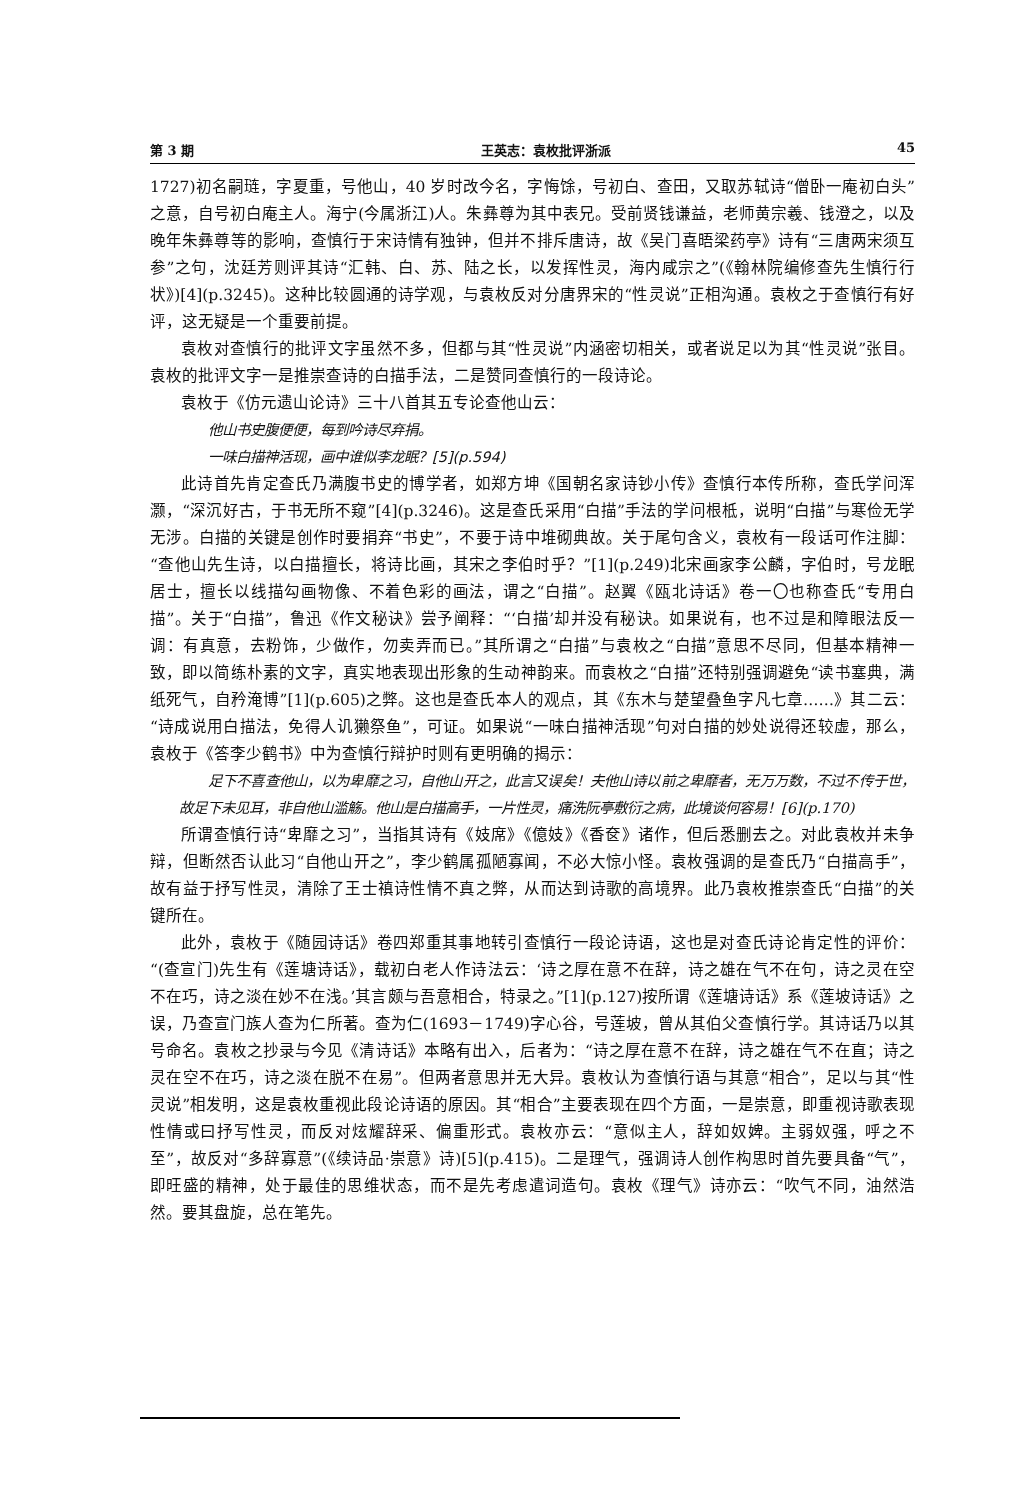第 3 期 王英志：袁枚批评浙派 45
1727)初名嗣琏，字夏重，号他山，40 岁时改今名，字悔馀，号初白、查田，又取苏轼诗“僧卧一庵初白头”之意，自号初白庵主人。海宁(今属浙江)人。朱彝尊为其中表兄。受前贤钱谦益，老师黄宗羲、钱澄之，以及晚年朱彝尊等的影响，查慎行于宋诗情有独钟，但并不排斥唐诗，故《吴门喜晤梁药亭》诗有“三唐两宋须互参”之句，沈廷芳则评其诗“汇韩、白、苏、陆之长，以发挥性灵，海内咸宗之”(《翰林院编修查先生慎行行状》)[4](p.3245)。这种比较圆通的诗学观，与袁枚反对分唐界宋的“性灵说”正相沟通。袁枚之于查慎行有好评，这无疑是一个重要前提。
袁枚对查慎行的批评文字虽然不多，但都与其“性灵说”内涵密切相关，或者说足以为其“性灵说”张目。袁枚的批评文字一是推崇查诗的白描手法，二是赞同查慎行的一段诗论。
袁枚于《仿元遗山论诗》三十八首其五专论查他山云：
他山书史腹便便，每到吟诗尽弃捐。
一味白描神活现，画中谁似李龙眠？[5](p.594)
此诗首先肯定查氏乃满腹书史的博学者，如郑方坤《国朝名家诗钞小传》查慎行本传所称，查氏学问浑灏，“深沉好古，于书无所不窥”[4](p.3246)。这是查氏采用“白描”手法的学问根柢，说明“白描”与寒俭无学无涉。白描的关键是创作时要捐弃“书史”，不要于诗中堆砌典故。关于尾句含义，袁枚有一段话可作注脚：“查他山先生诗，以白描擅长，将诗比画，其宋之李伯时乎？”[1](p.249)北宋画家李公麟，字伯时，号龙眠居士，擅长以线描勾画物像、不着色彩的画法，谓之“白描”。赵翼《瓯北诗话》卷一〇也称查氏“专用白描”。关于“白描”，鲁迅《作文秘诀》尝予阐释：“‘白描’却并没有秘诀。如果说有，也不过是和障眼法反一调：有真意，去粉饰，少做作，勿卖弄而已。”其所谓之“白描”与袁枚之“白描”意思不尽同，但基本精神一致，即以简练朴素的文字，真实地表现出形象的生动神韵来。而袁枚之“白描”还特别强调避免“读书塞典，满纸死气，自矜淹博”[1](p.605)之弊。这也是查氏本人的观点，其《东木与楚望叠鱼字凡七章……》其二云：“诗成说用白描法，免得人讥獭祭鱼”，可证。如果说“一味白描神活现”句对白描的妙处说得还较虚，那么，袁枚于《答李少鹤书》中为查慎行辩护时则有更明确的揭示：
足下不喜查他山，以为卑靡之习，自他山开之，此言又误矣！夫他山诗以前之卑靡者，无万万数，不过不传于世，故足下未见耳，非自他山滥觞。他山是白描高手，一片性灵，痛洗阮亭敷衍之病，此境谈何容易！[6](p.170)
所谓查慎行诗“卑靡之习”，当指其诗有《妓席》《億妓》《香奁》诸作，但后悉删去之。对此袁枚并未争辩，但断然否认此习“自他山开之”，李少鹤属孤陋寡闻，不必大惊小怪。袁枚强调的是查氏乃“白描高手”，故有益于抒写性灵，清除了王士禛诗性情不真之弊，从而达到诗歌的高境界。此乃袁枚推崇查氏“白描”的关键所在。
此外，袁枚于《随园诗话》卷四郑重其事地转引查慎行一段论诗语，这也是对查氏诗论肯定性的评价：“(查宣门)先生有《莲塘诗话》，载初白老人作诗法云：‘诗之厚在意不在辞，诗之雄在气不在句，诗之灵在空不在巧，诗之淡在妙不在浅。’其言颇与吾意相合，特录之。”[1](p.127)按所谓《莲塘诗话》系《莲坡诗话》之误，乃查宣门族人查为仁所著。查为仁(1693－1749)字心谷，号莲坡，曾从其伯父查慎行学。其诗话乃以其号命名。袁枚之抄录与今见《清诗话》本略有出入，后者为：“诗之厚在意不在辞，诗之雄在气不在直；诗之灵在空不在巧，诗之淡在脱不在易”。但两者意思并无大异。袁枚认为查慎行语与其意“相合”，足以与其“性灵说”相发明，这是袁枚重视此段论诗语的原因。其“相合”主要表现在四个方面，一是崇意，即重视诗歌表现性情或曰抒写性灵，而反对炫耀辞采、偏重形式。袁枚亦云：“意似主人，辞如奴婢。主弱奴强，呼之不至”，故反对“多辞寡意”(《续诗品·崇意》诗)[5](p.415)。二是理气，强调诗人创作构思时首先要具备“气”，即旺盛的精神，处于最佳的思维状态，而不是先考虑遣词造句。袁枚《理气》诗亦云：“吹气不同，油然浩然。要其盘旋，总在笔先。